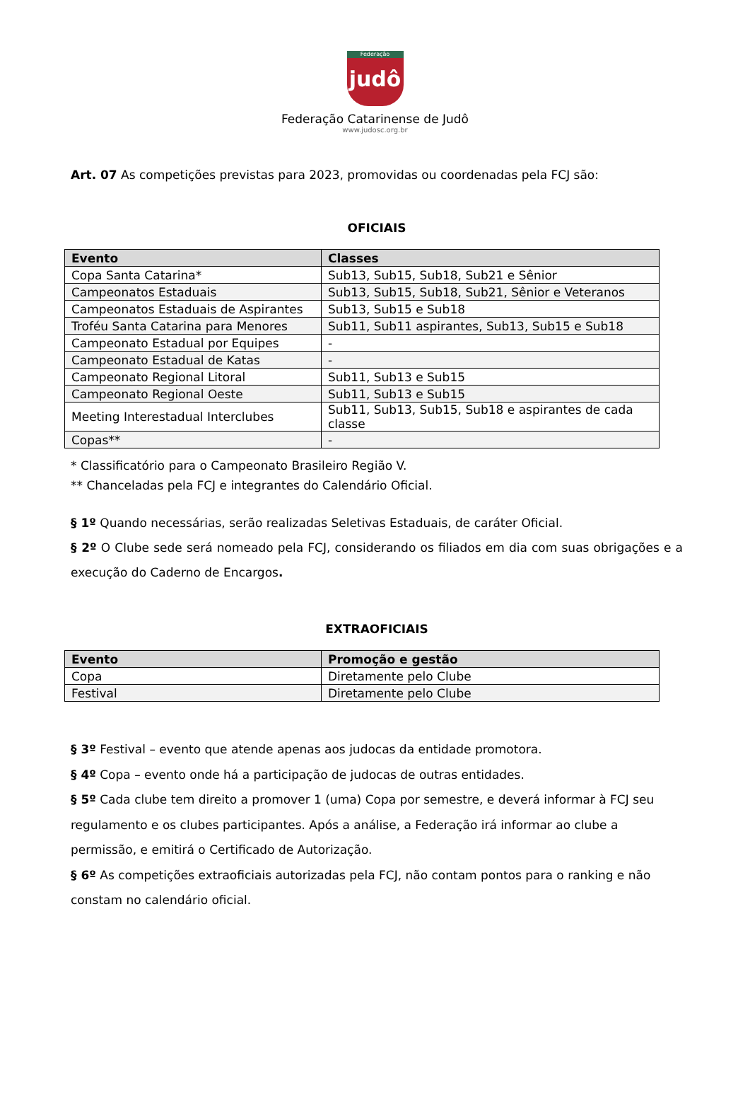Federação
judô
Federação Catarinense de Judô
www.judosc.org.br
Art. 07 As competições previstas para 2023, promovidas ou coordenadas pela FCJ são:
OFICIAIS
| Evento | Classes |
| --- | --- |
| Copa Santa Catarina* | Sub13, Sub15, Sub18, Sub21 e Sênior |
| Campeonatos Estaduais | Sub13, Sub15, Sub18, Sub21, Sênior e Veteranos |
| Campeonatos Estaduais de Aspirantes | Sub13, Sub15 e Sub18 |
| Troféu Santa Catarina para Menores | Sub11, Sub11 aspirantes, Sub13, Sub15 e Sub18 |
| Campeonato Estadual por Equipes | - |
| Campeonato Estadual de Katas | - |
| Campeonato Regional Litoral | Sub11, Sub13 e Sub15 |
| Campeonato Regional Oeste | Sub11, Sub13 e Sub15 |
| Meeting Interestadual Interclubes | Sub11, Sub13, Sub15, Sub18 e aspirantes de cada classe |
| Copas** | - |
* Classificatório para o Campeonato Brasileiro Região V.
** Chanceladas pela FCJ e integrantes do Calendário Oficial.
§ 1º Quando necessárias, serão realizadas Seletivas Estaduais, de caráter Oficial.
§ 2º O Clube sede será nomeado pela FCJ, considerando os filiados em dia com suas obrigações e a execução do Caderno de Encargos.
EXTRAOFICIAIS
| Evento | Promoção e gestão |
| --- | --- |
| Copa | Diretamente pelo Clube |
| Festival | Diretamente pelo Clube |
§ 3º Festival – evento que atende apenas aos judocas da entidade promotora.
§ 4º Copa – evento onde há a participação de judocas de outras entidades.
§ 5º Cada clube tem direito a promover 1 (uma) Copa por semestre, e deverá informar à FCJ seu regulamento e os clubes participantes. Após a análise, a Federação irá informar ao clube a permissão, e emitirá o Certificado de Autorização.
§ 6º As competições extraoficiais autorizadas pela FCJ, não contam pontos para o ranking e não constam no calendário oficial.